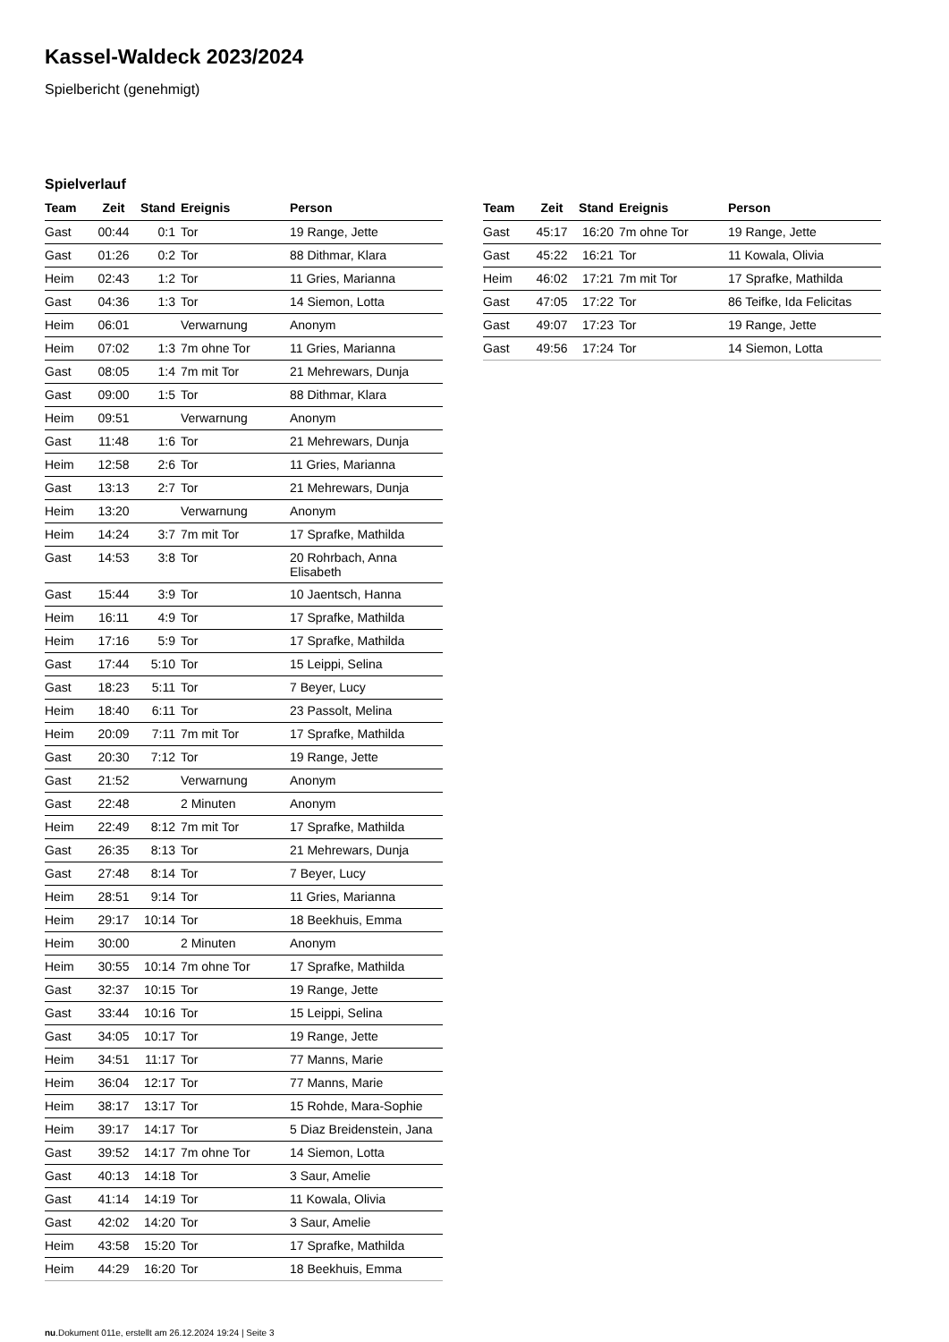Kassel-Waldeck 2023/2024
Spielbericht (genehmigt)
Spielverlauf
| Team | Zeit | Stand | Ereignis | Person |
| --- | --- | --- | --- | --- |
| Gast | 00:44 | 0:1 | Tor | 19 Range, Jette |
| Gast | 01:26 | 0:2 | Tor | 88 Dithmar, Klara |
| Heim | 02:43 | 1:2 | Tor | 11 Gries, Marianna |
| Gast | 04:36 | 1:3 | Tor | 14 Siemon, Lotta |
| Heim | 06:01 | | Verwarnung | Anonym |
| Heim | 07:02 | 1:3 | 7m ohne Tor | 11 Gries, Marianna |
| Gast | 08:05 | 1:4 | 7m mit Tor | 21 Mehrewars, Dunja |
| Gast | 09:00 | 1:5 | Tor | 88 Dithmar, Klara |
| Heim | 09:51 | | Verwarnung | Anonym |
| Gast | 11:48 | 1:6 | Tor | 21 Mehrewars, Dunja |
| Heim | 12:58 | 2:6 | Tor | 11 Gries, Marianna |
| Gast | 13:13 | 2:7 | Tor | 21 Mehrewars, Dunja |
| Heim | 13:20 | | Verwarnung | Anonym |
| Heim | 14:24 | 3:7 | 7m mit Tor | 17 Sprafke, Mathilda |
| Gast | 14:53 | 3:8 | Tor | 20 Rohrbach, Anna Elisabeth |
| Gast | 15:44 | 3:9 | Tor | 10 Jaentsch, Hanna |
| Heim | 16:11 | 4:9 | Tor | 17 Sprafke, Mathilda |
| Heim | 17:16 | 5:9 | Tor | 17 Sprafke, Mathilda |
| Gast | 17:44 | 5:10 | Tor | 15 Leippi, Selina |
| Gast | 18:23 | 5:11 | Tor | 7 Beyer, Lucy |
| Heim | 18:40 | 6:11 | Tor | 23 Passolt, Melina |
| Heim | 20:09 | 7:11 | 7m mit Tor | 17 Sprafke, Mathilda |
| Gast | 20:30 | 7:12 | Tor | 19 Range, Jette |
| Gast | 21:52 | | Verwarnung | Anonym |
| Gast | 22:48 | | 2 Minuten | Anonym |
| Heim | 22:49 | 8:12 | 7m mit Tor | 17 Sprafke, Mathilda |
| Gast | 26:35 | 8:13 | Tor | 21 Mehrewars, Dunja |
| Gast | 27:48 | 8:14 | Tor | 7 Beyer, Lucy |
| Heim | 28:51 | 9:14 | Tor | 11 Gries, Marianna |
| Heim | 29:17 | 10:14 | Tor | 18 Beekhuis, Emma |
| Heim | 30:00 | | 2 Minuten | Anonym |
| Heim | 30:55 | 10:14 | 7m ohne Tor | 17 Sprafke, Mathilda |
| Gast | 32:37 | 10:15 | Tor | 19 Range, Jette |
| Gast | 33:44 | 10:16 | Tor | 15 Leippi, Selina |
| Gast | 34:05 | 10:17 | Tor | 19 Range, Jette |
| Heim | 34:51 | 11:17 | Tor | 77 Manns, Marie |
| Heim | 36:04 | 12:17 | Tor | 77 Manns, Marie |
| Heim | 38:17 | 13:17 | Tor | 15 Rohde, Mara-Sophie |
| Heim | 39:17 | 14:17 | Tor | 5 Diaz Breidenstein, Jana |
| Gast | 39:52 | 14:17 | 7m ohne Tor | 14 Siemon, Lotta |
| Gast | 40:13 | 14:18 | Tor | 3 Saur, Amelie |
| Gast | 41:14 | 14:19 | Tor | 11 Kowala, Olivia |
| Gast | 42:02 | 14:20 | Tor | 3 Saur, Amelie |
| Heim | 43:58 | 15:20 | Tor | 17 Sprafke, Mathilda |
| Heim | 44:29 | 16:20 | Tor | 18 Beekhuis, Emma |
| Team | Zeit | Stand | Ereignis | Person |
| --- | --- | --- | --- | --- |
| Gast | 45:17 | 16:20 | 7m ohne Tor | 19 Range, Jette |
| Gast | 45:22 | 16:21 | Tor | 11 Kowala, Olivia |
| Heim | 46:02 | 17:21 | 7m mit Tor | 17 Sprafke, Mathilda |
| Gast | 47:05 | 17:22 | Tor | 86 Teifke, Ida Felicitas |
| Gast | 49:07 | 17:23 | Tor | 19 Range, Jette |
| Gast | 49:56 | 17:24 | Tor | 14 Siemon, Lotta |
nu.Dokument 011e, erstellt am 26.12.2024 19:24 | Seite 3